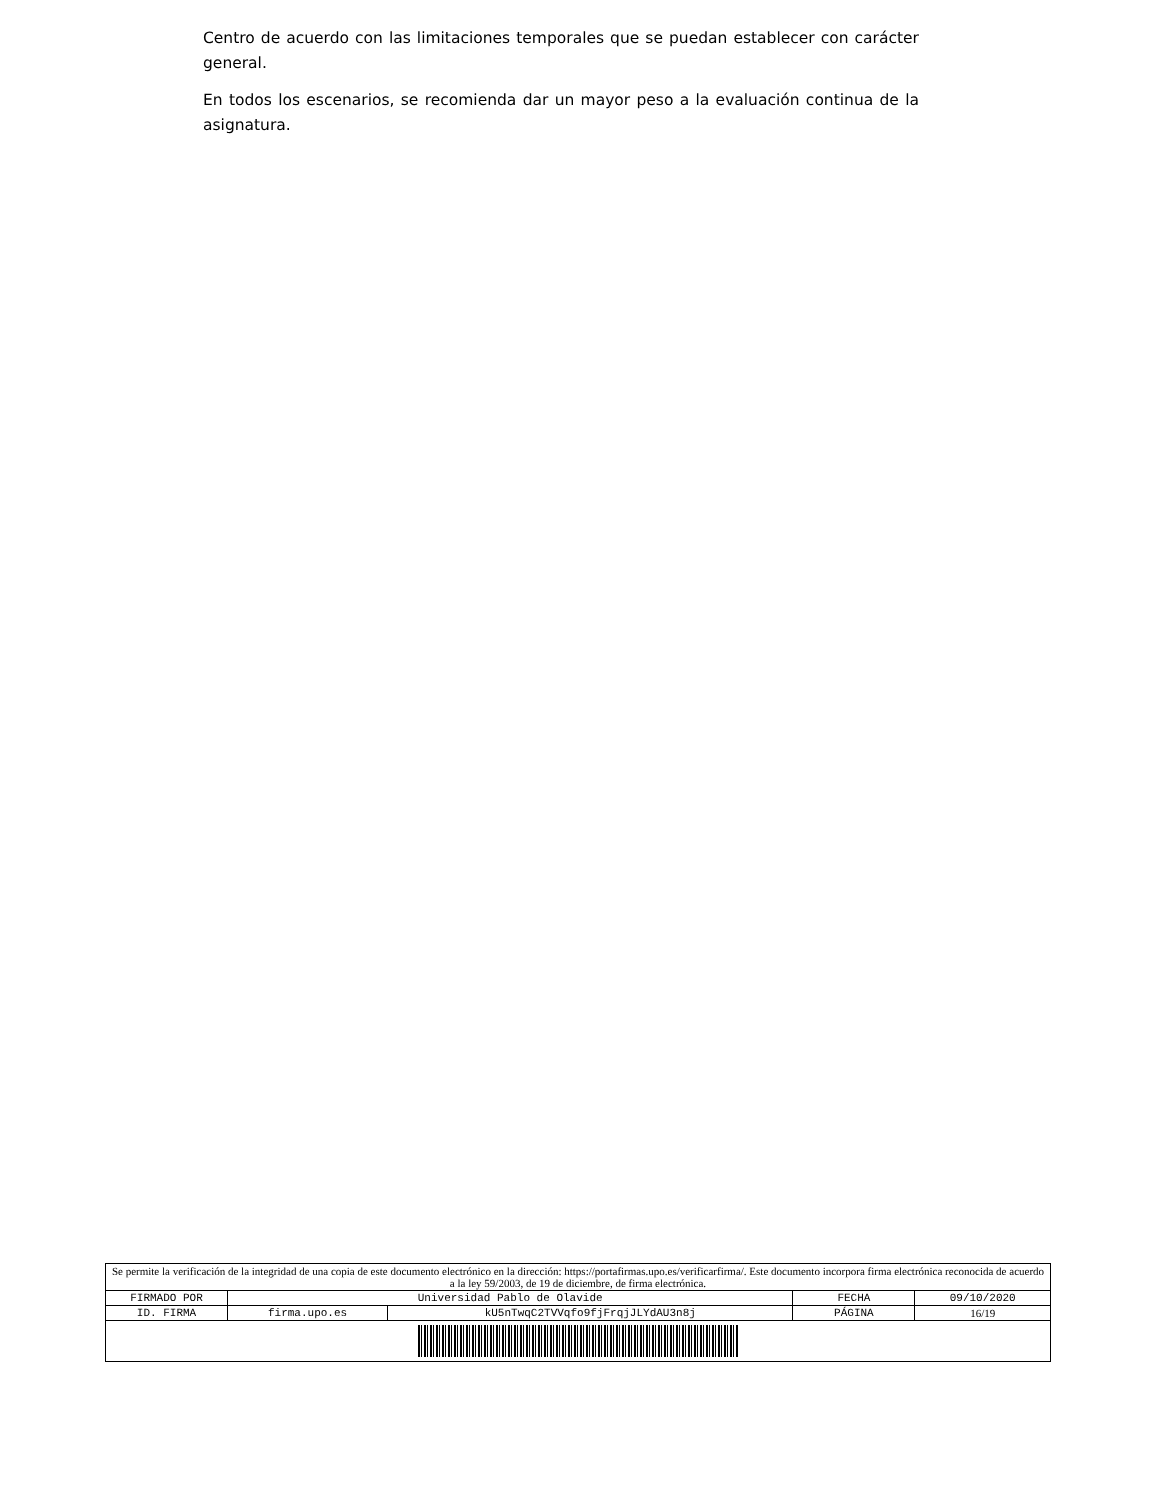Centro de acuerdo con las limitaciones temporales que se puedan establecer con carácter general.
En todos los escenarios, se recomienda dar un mayor peso a la evaluación continua de la asignatura.
| Se permite la verificación de la integridad de una copia de este documento electrónico en la dirección: https://portafirmas.upo.es/verificarfirma/. Este documento incorpora firma electrónica reconocida de acuerdo a la ley 59/2003, de 19 de diciembre, de firma electrónica. | | | | |
| FIRMADO POR | Universidad Pablo de Olavide | | FECHA | 09/10/2020 |
| ID. FIRMA | firma.upo.es | kU5nTwqC2TVVqfo9fjFrqjJLYdAU3n8j | PÁGINA | 16/19 |